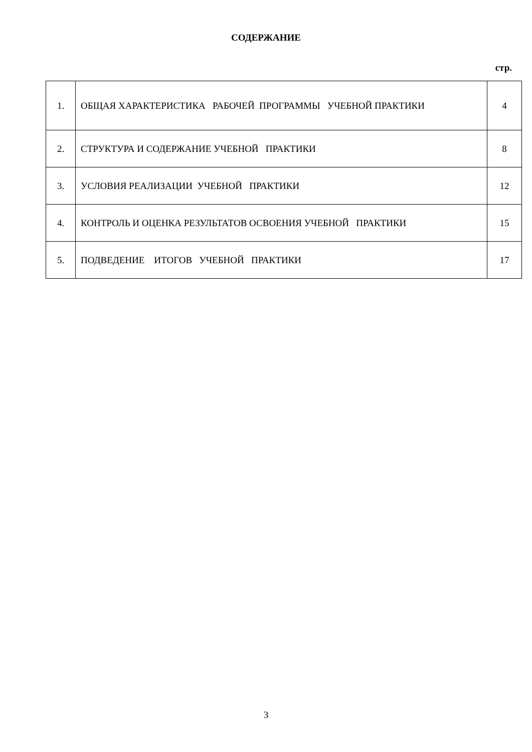СОДЕРЖАНИЕ
стр.
| 1. | ОБЩАЯ ХАРАКТЕРИСТИКА РАБОЧЕЙ ПРОГРАММЫ УЧЕБНОЙ ПРАКТИКИ | 4 |
| 2. | СТРУКТУРА И СОДЕРЖАНИЕ УЧЕБНОЙ ПРАКТИКИ | 8 |
| 3. | УСЛОВИЯ РЕАЛИЗАЦИИ УЧЕБНОЙ ПРАКТИКИ | 12 |
| 4. | КОНТРОЛЬ И ОЦЕНКА РЕЗУЛЬТАТОВ ОСВОЕНИЯ УЧЕБНОЙ ПРАКТИКИ | 15 |
| 5. | ПОДВЕДЕНИЕ ИТОГОВ УЧЕБНОЙ ПРАКТИКИ | 17 |
3